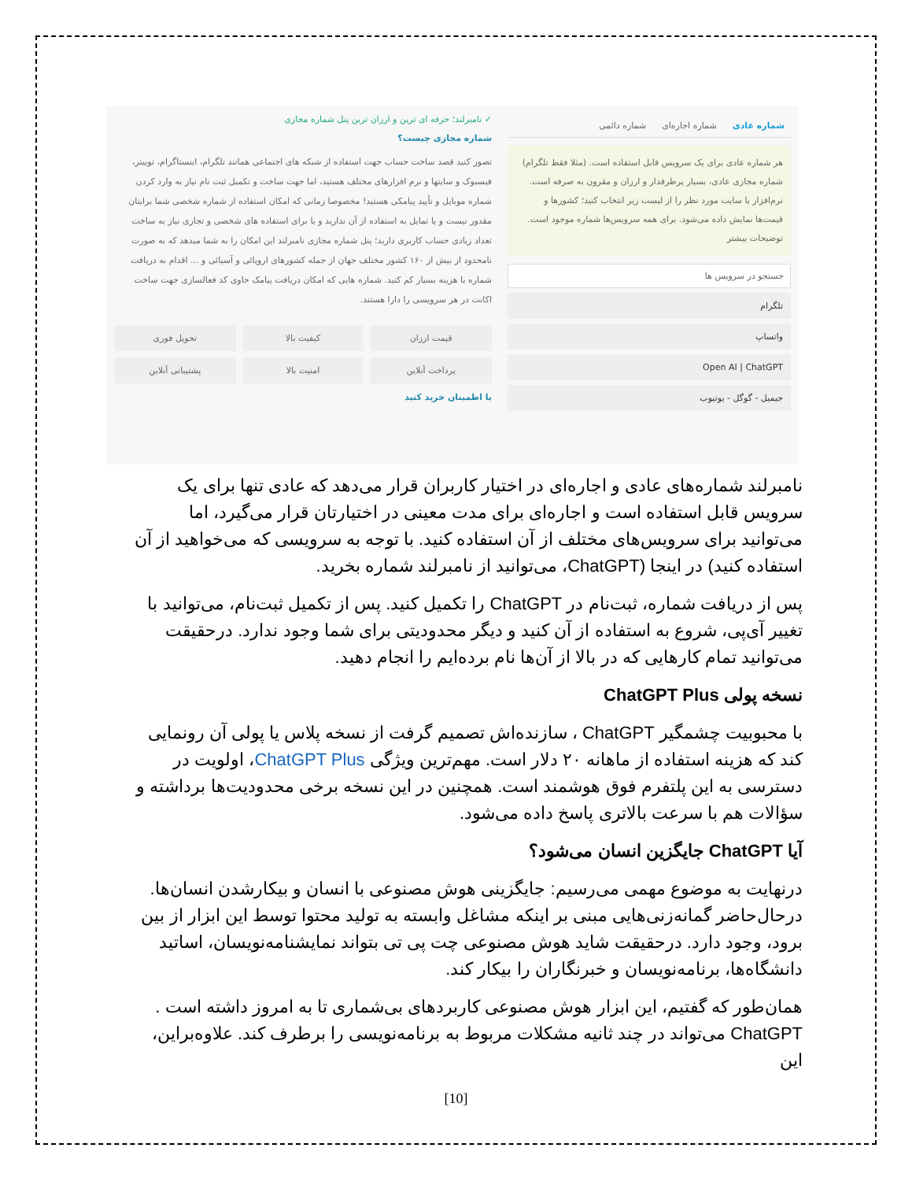شماره عادی شماره اجاره‌ای شماره دائمی
هر شماره عادی برای یک سرویس قابل استفاده است. (مثلا فقط تلگرام)
شماره مجازی عادی، بسیار پرطرفدار و ارزان و مقرون به صرفه است.
نرم‌افزار یا سایت مورد نظر را از لیست زیر انتخاب کنید؛ کشورها و قیمت‌ها نمایش داده می‌شود. برای همه سرویس‌ها شماره موجود است.
توضیحات بیشتر
جستجو در سرویس ها
تلگرام
واتساپ
Open AI | ChatGPT
جیمیل - گوگل - یوتیوب
✓ نامبرلند؛ حرفه ای ترین و ارزان ترین پنل شماره مجازی
شماره مجازی چیست؟
تصور کنید قصد ساخت حساب جهت استفاده از شبکه های اجتماعی همانند تلگرام، اینستاگرام، توییتر، فیسبوک و سایتها و نرم افزارهای مختلف هستید، اما جهت ساخت و تکمیل ثبت نام نیاز به وارد کردن شماره موبایل و تأیید پیامکی هستید! مخصوصا زمانی که امکان استفاده از شماره شخصی شما برایتان مقدور نیست و یا تمایل به استفاده از آن ندارید و یا برای استفاده های شخصی و تجاری نیاز به ساخت تعداد زیادی حساب کاربری دارید؛ پنل شماره مجازی نامبرلند این امکان را به شما میدهد که به صورت نامحدود از بیش از ۱۶۰ کشور مختلف جهان از جمله کشورهای اروپائی و آسیائی و ... اقدام به دریافت شماره با هزینه بسیار کم کنید. شماره هایی که امکان دریافت پیامک حاوی کد فعالسازی جهت ساخت اکانت در هر سرویسی را دارا هستند.
قیمت ارزان
کیفیت بالا
تحویل فوری
پرداخت آنلاین
امنیت بالا
پشتیبانی آنلاین
با اطمینان خرید کنید
نامبرلند شماره‌های عادی و اجاره‌ای در اختیار کاربران قرار می‌دهد که عادی تنها برای یک سرویس قابل استفاده است و اجاره‌ای برای مدت معینی در اختیارتان قرار می‌گیرد، اما می‌توانید برای سرویس‌های مختلف از آن استفاده کنید. با توجه به سرویسی که می‌خواهید از آن استفاده کنید) در اینجا (ChatGPT، می‌توانید از نامبرلند شماره بخرید.
پس از دریافت شماره، ثبت‌نام در ChatGPT را تکمیل کنید. پس از تکمیل ثبت‌نام، می‌توانید با تغییر آی‌پی، شروع به استفاده از آن کنید و دیگر محدودیتی برای شما وجود ندارد. درحقیقت می‌توانید تمام کارهایی که در بالا از آن‌ها نام برده‌ایم را انجام دهید.
نسخه پولی ChatGPT Plus
با محبوبیت چشمگیر ChatGPT ، سازنده‌اش تصمیم گرفت از نسخه پلاس یا پولی آن رونمایی کند که هزینه استفاده از ماهانه ۲۰ دلار است. مهم‌ترین ویژگی ChatGPT Plus، اولویت در دسترسی به این پلتفرم فوق هوشمند است. همچنین در این نسخه برخی محدودیت‌ها برداشته و سؤالات هم با سرعت بالاتری پاسخ داده می‌شود.
آیا ChatGPT جایگزین انسان می‌شود؟
درنهایت به موضوع مهمی می‌رسیم: جایگزینی هوش مصنوعی با انسان و بیکارشدن انسان‌ها.
درحال‌حاضر گمانه‌زنی‌هایی مبنی بر اینکه مشاغل وابسته به تولید محتوا توسط این ابزار از بین برود، وجود دارد. درحقیقت شاید هوش مصنوعی چت پی تی بتواند نمایشنامه‌نویسان، اساتید دانشگاه‌ها، برنامه‌نویسان و خبرنگاران را بیکار کند.
همان‌طور که گفتیم، این ابزار هوش مصنوعی کاربردهای بی‌شماری تا به امروز داشته است .
ChatGPT می‌تواند در چند ثانیه مشکلات مربوط به برنامه‌نویسی را برطرف کند. علاوه‌براین، این
[10]